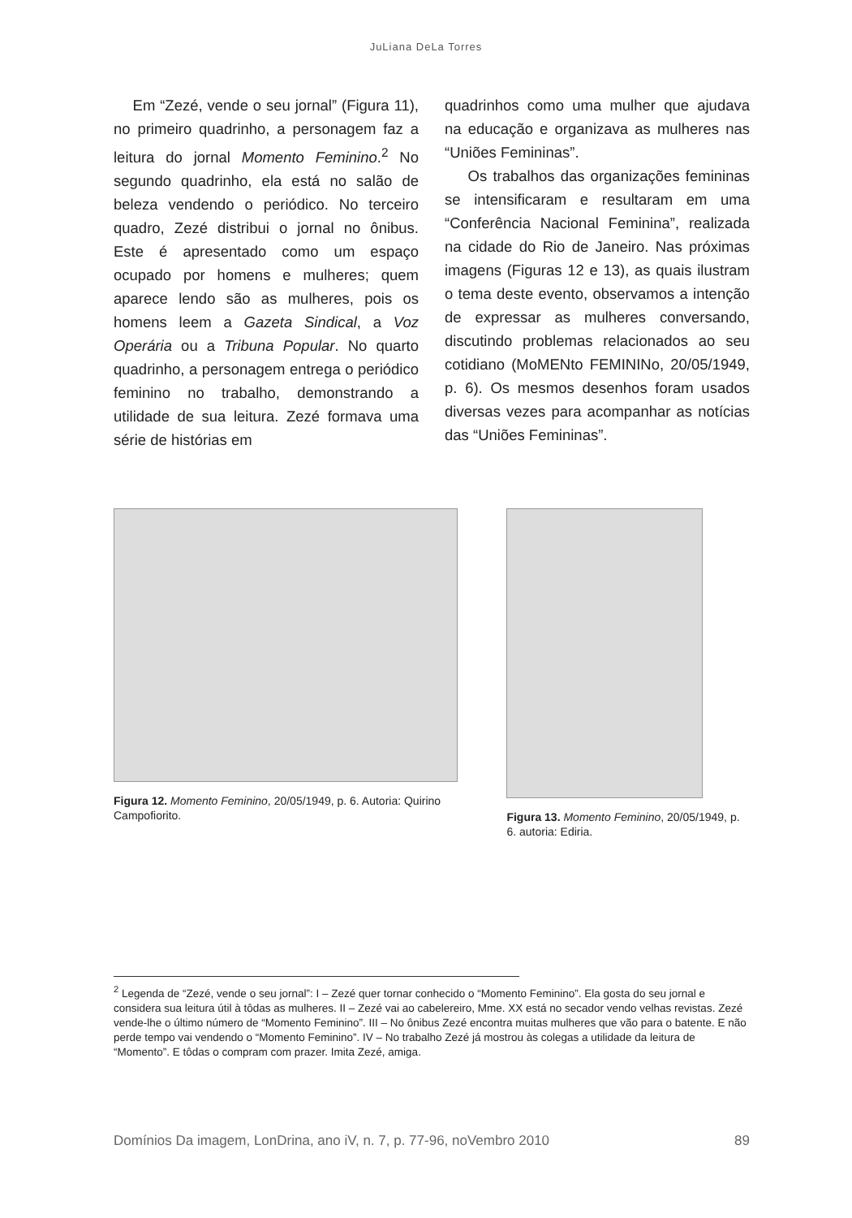JuLiana DeLa Torres
Em “Zezé, vende o seu jornal” (Figura 11), no primeiro quadrinho, a personagem faz a leitura do jornal Momento Feminino.<sup>2</sup> No segundo quadrinho, ela está no salão de beleza vendendo o periódico. No terceiro quadro, Zezé distribui o jornal no ônibus. Este é apresentado como um espaço ocupado por homens e mulheres; quem aparece lendo são as mulheres, pois os homens leem a Gazeta Sindical, a Voz Operária ou a Tribuna Popular. No quarto quadrinho, a personagem entrega o periódico feminino no trabalho, demonstrando a utilidade de sua leitura. Zezé formava uma série de histórias em
quadrinhos como uma mulher que ajudava na educação e organizava as mulheres nas “Uniões Femininas”.
Os trabalhos das organizações femininas se intensificaram e resultaram em uma “Conferência Nacional Feminina”, realizada na cidade do Rio de Janeiro. Nas próximas imagens (Figuras 12 e 13), as quais ilustram o tema deste evento, observamos a intenção de expressar as mulheres conversando, discutindo problemas relacionados ao seu cotidiano (MoMENto FEMININo, 20/05/1949, p. 6). Os mesmos desenhos foram usados diversas vezes para acompanhar as notícias das “Uniões Femininas”.
Figura 12. Momento Feminino, 20/05/1949, p. 6. Autoria: Quirino Campofiorito.
Figura 13. Momento Feminino, 20/05/1949, p. 6. autoria: Ediria.
<sup>2</sup> Legenda de “Zezé, vende o seu jornal”: I – Zezé quer tornar conhecido o “Momento Feminino”. Ela gosta do seu jornal e considera sua leitura útil à tôdas as mulheres. II – Zezé vai ao cabelereiro, Mme. XX está no secador vendo velhas revistas. Zezé vende-lhe o último número de “Momento Feminino”. III – No ônibus Zezé encontra muitas mulheres que vão para o batente. E não perde tempo vai vendendo o “Momento Feminino”. IV – No trabalho Zezé já mostrou às colegas a utilidade da leitura de “Momento”. E tôdas o compram com prazer. Imita Zezé, amiga.
Domínios Da imagem, LonDrina, ano iV, n. 7, p. 77-96, noVembro 2010 89